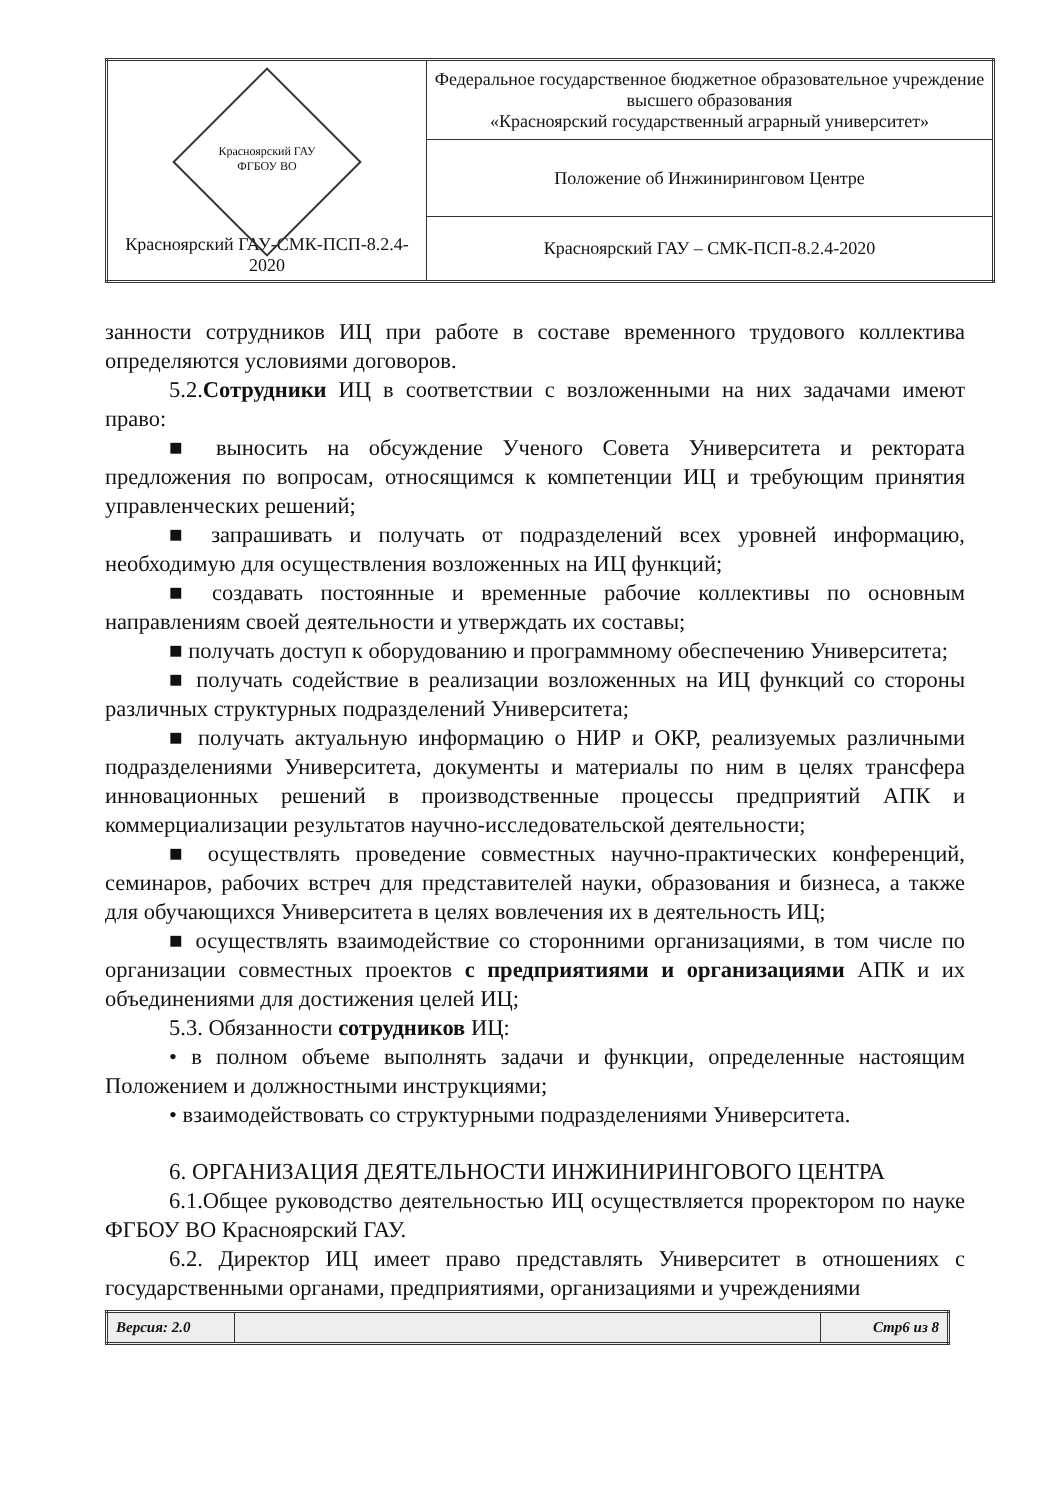| Красноярский ГАУ ФГБОУ ВО Красноярский ГАУ-СМК-ПСП-8.2.4-2020 | Федеральное государственное бюджетное образовательное учреждение высшего образования «Красноярский государственный аграрный университет» |
| | Положение об Инжиниринговом Центре |
| | Красноярский ГАУ – СМК-ПСП-8.2.4-2020 |
занности сотрудников ИЦ при работе в составе временного трудового коллектива определяются условиями договоров.
5.2.Сотрудники ИЦ в соответствии с возложенными на них задачами имеют право:
■ выносить на обсуждение Ученого Совета Университета и ректората предложения по вопросам, относящимся к компетенции ИЦ и требующим принятия управленческих решений;
■ запрашивать и получать от подразделений всех уровней информацию, необходимую для осуществления возложенных на ИЦ функций;
■ создавать постоянные и временные рабочие коллективы по основным направлениям своей деятельности и утверждать их составы;
■ получать доступ к оборудованию и программному обеспечению Университета;
■ получать содействие в реализации возложенных на ИЦ функций со стороны различных структурных подразделений Университета;
■ получать актуальную информацию о НИР и ОКР, реализуемых различными подразделениями Университета, документы и материалы по ним в целях трансфера инновационных решений в производственные процессы предприятий АПК и коммерциализации результатов научно-исследовательской деятельности;
■ осуществлять проведение совместных научно-практических конференций, семинаров, рабочих встреч для представителей науки, образования и бизнеса, а также для обучающихся Университета в целях вовлечения их в деятельность ИЦ;
■ осуществлять взаимодействие со сторонними организациями, в том числе по организации совместных проектов с предприятиями и организациями АПК и их объединениями для достижения целей ИЦ;
5.3. Обязанности сотрудников ИЦ:
• в полном объеме выполнять задачи и функции, определенные настоящим Положением и должностными инструкциями;
• взаимодействовать со структурными подразделениями Университета.
6. ОРГАНИЗАЦИЯ ДЕЯТЕЛЬНОСТИ ИНЖИНИРИНГОВОГО ЦЕНТРА
6.1.Общее руководство деятельностью ИЦ осуществляется проректором по науке ФГБОУ ВО Красноярский ГАУ.
6.2. Директор ИЦ имеет право представлять Университет в отношениях с государственными органами, предприятиями, организациями и учреждениями
| Версия: 2.0 | | Стр6 из 8 |